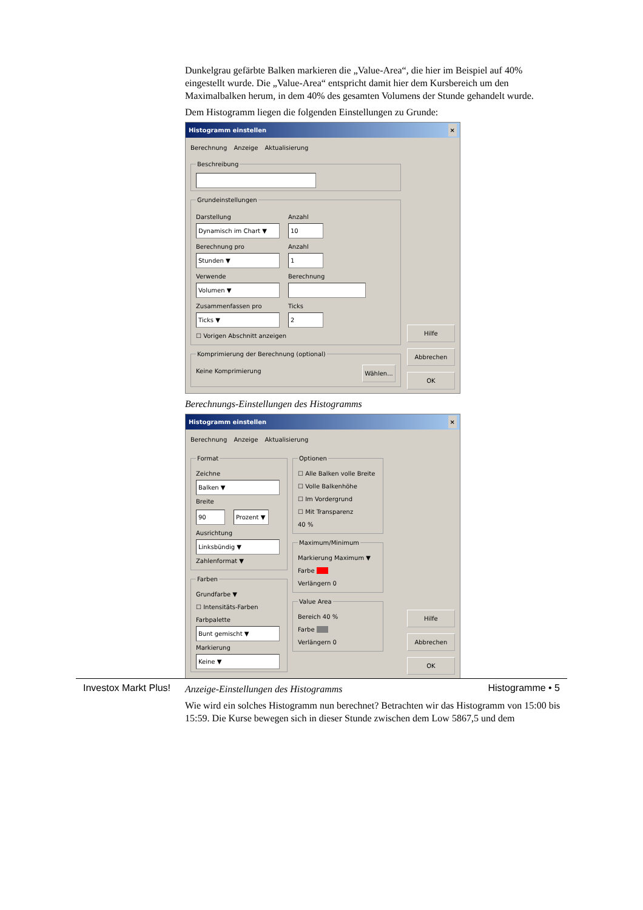Dunkelgrau gefärbte Balken markieren die „Value-Area“, die hier im Beispiel auf 40% eingestellt wurde. Die „Value-Area“ entspricht damit hier dem Kursbereich um den Maximalbalken herum, in dem 40% des gesamten Volumens der Stunde gehandelt wurde.
Dem Histogramm liegen die folgenden Einstellungen zu Grunde:
Histogramm einstellen ×
Berechnung Anzeige Aktualisierung
Beschreibung
Grundeinstellungen
Darstellung
Dynamisch im Chart ▼
Anzahl
10
Berechnung pro
Stunden ▼
Anzahl
1
Verwende
Volumen ▼
Berechnung
Zusammenfassen pro
Ticks ▼
Ticks
2
☐ Vorigen Abschnitt anzeigen
Komprimierung der Berechnung (optional)
Keine Komprimierung Wählen...
Hilfe
Abbrechen
OK
Berechnungs-Einstellungen des Histogramms
Histogramm einstellen ×
Berechnung Anzeige Aktualisierung
FormatZeichne
Balken ▼
Breite
90 Prozent ▼
Ausrichtung
Linksbündig ▼
Zahlenformat ▼
Farben
Grundfarbe ▼
☐ Intensitäts-Farben
Farbpalette
Bunt gemischt ▼
Markierung
Keine ▼
Optionen
☐ Alle Balken volle Breite
☐ Volle Balkenhöhe
☐ Im Vordergrund
☐ Mit Transparenz
40 %
Maximum/Minimum
Markierung Maximum ▼
Farbe
Verlängern 0
Value Area
Bereich 40 %
Farbe
Verlängern 0
Hilfe
Abbrechen
OK
Anzeige-Einstellungen des Histogramms
Wie wird ein solches Histogramm nun berechnet? Betrachten wir das Histogramm von 15:00 bis 15:59. Die Kurse bewegen sich in dieser Stunde zwischen dem Low 5867,5 und dem
Investox Markt Plus! Histogramme • 5